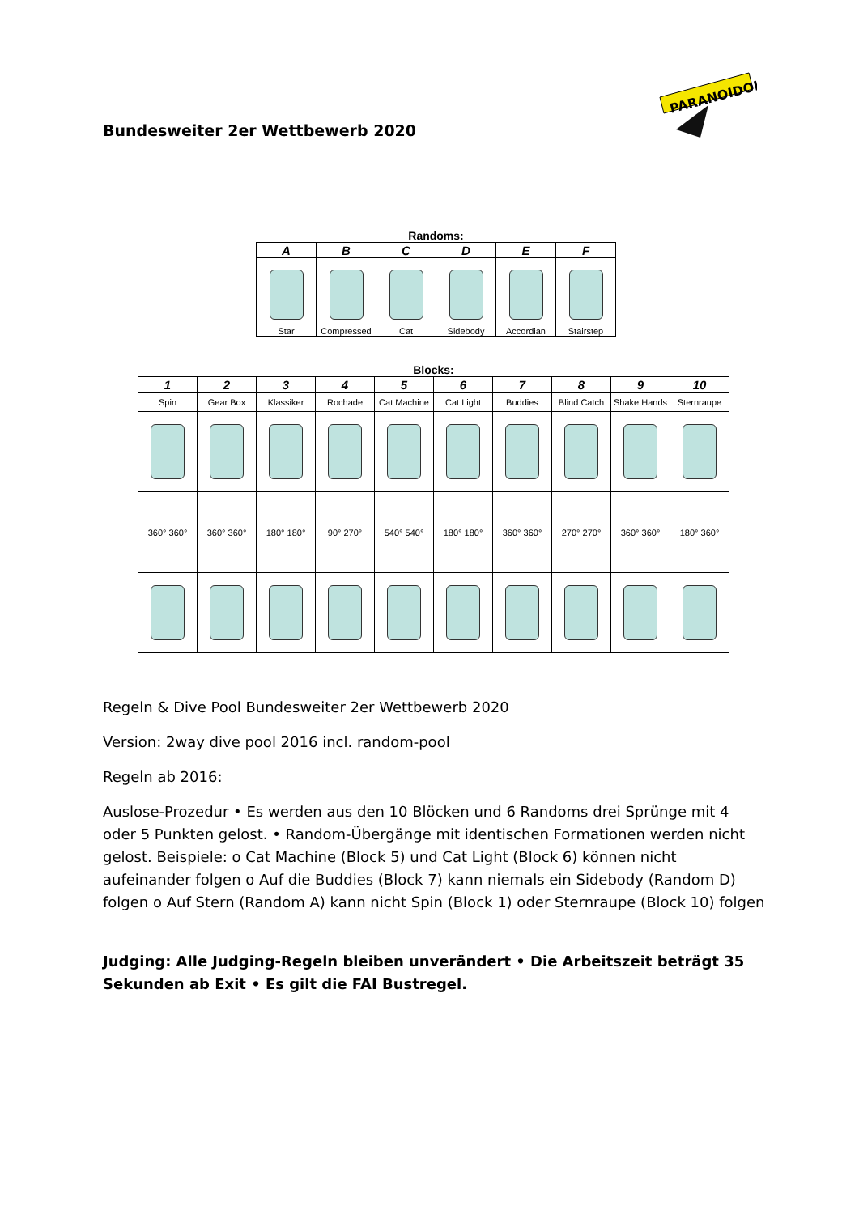PARANOIDOH
Bundesweiter 2er Wettbewerb 2020
Randoms:
| A | B | C | D | E | F |
| --- | --- | --- | --- | --- | --- |
| Star | Compressed | Cat | Sidebody | Accordian | Stairstep |
Blocks:
| 1 | 2 | 3 | 4 | 5 | 6 | 7 | 8 | 9 | 10 |
| --- | --- | --- | --- | --- | --- | --- | --- | --- | --- |
| Spin | Gear Box | Klassiker | Rochade | Cat Machine | Cat Light | Buddies | Blind Catch | Shake Hands | Sternraupe |
| 360° 360° | 360° 360° | 180° 180° | 90° 270° | 540° 540° | 180° 180° | 360° 360° | 270° 270° | 360° 360° | 180° 360° |
Regeln & Dive Pool Bundesweiter 2er Wettbewerb 2020
Version: 2way dive pool 2016 incl. random-pool
Regeln ab 2016:
Auslose-Prozedur • Es werden aus den 10 Blöcken und 6 Randoms drei Sprünge mit 4 oder 5 Punkten gelost. • Random-Übergänge mit identischen Formationen werden nicht gelost. Beispiele: o Cat Machine (Block 5) und Cat Light (Block 6) können nicht aufeinander folgen o Auf die Buddies (Block 7) kann niemals ein Sidebody (Random D) folgen o Auf Stern (Random A) kann nicht Spin (Block 1) oder Sternraupe (Block 10) folgen
Judging: Alle Judging-Regeln bleiben unverändert • Die Arbeitszeit beträgt 35 Sekunden ab Exit • Es gilt die FAI Bustregel.